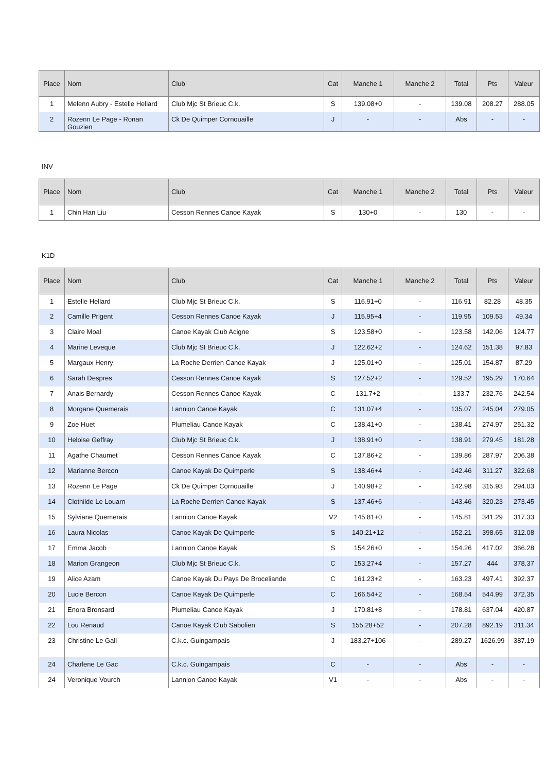| Place | Nom | Club | Cat | Manche 1 | Manche 2 | Total | Pts | Valeur |
| --- | --- | --- | --- | --- | --- | --- | --- | --- |
| 1 | Melenn Aubry - Estelle Hellard | Club Mjc St Brieuc C.k. | S | 139.08+0 | - | 139.08 | 208.27 | 288.05 |
| 2 | Rozenn Le Page - Ronan Gouzien | Ck De Quimper Cornouaille | J | - | - | Abs | - | - |
INV
| Place | Nom | Club | Cat | Manche 1 | Manche 2 | Total | Pts | Valeur |
| --- | --- | --- | --- | --- | --- | --- | --- | --- |
| 1 | Chin Han Liu | Cesson Rennes Canoe Kayak | S | 130+0 | - | 130 | - | - |
K1D
| Place | Nom | Club | Cat | Manche 1 | Manche 2 | Total | Pts | Valeur |
| --- | --- | --- | --- | --- | --- | --- | --- | --- |
| 1 | Estelle Hellard | Club Mjc St Brieuc C.k. | S | 116.91+0 | - | 116.91 | 82.28 | 48.35 |
| 2 | Camille Prigent | Cesson Rennes Canoe Kayak | J | 115.95+4 | - | 119.95 | 109.53 | 49.34 |
| 3 | Claire Moal | Canoe Kayak Club Acigne | S | 123.58+0 | - | 123.58 | 142.06 | 124.77 |
| 4 | Marine Leveque | Club Mjc St Brieuc C.k. | J | 122.62+2 | - | 124.62 | 151.38 | 97.83 |
| 5 | Margaux Henry | La Roche Derrien Canoe Kayak | J | 125.01+0 | - | 125.01 | 154.87 | 87.29 |
| 6 | Sarah Despres | Cesson Rennes Canoe Kayak | S | 127.52+2 | - | 129.52 | 195.29 | 170.64 |
| 7 | Anais Bernardy | Cesson Rennes Canoe Kayak | C | 131.7+2 | - | 133.7 | 232.76 | 242.54 |
| 8 | Morgane Quemerais | Lannion Canoe Kayak | C | 131.07+4 | - | 135.07 | 245.04 | 279.05 |
| 9 | Zoe Huet | Plumeliau Canoe Kayak | C | 138.41+0 | - | 138.41 | 274.97 | 251.32 |
| 10 | Heloise Geffray | Club Mjc St Brieuc C.k. | J | 138.91+0 | - | 138.91 | 279.45 | 181.28 |
| 11 | Agathe Chaumet | Cesson Rennes Canoe Kayak | C | 137.86+2 | - | 139.86 | 287.97 | 206.38 |
| 12 | Marianne Bercon | Canoe Kayak De Quimperle | S | 138.46+4 | - | 142.46 | 311.27 | 322.68 |
| 13 | Rozenn Le Page | Ck De Quimper Cornouaille | J | 140.98+2 | - | 142.98 | 315.93 | 294.03 |
| 14 | Clothilde Le Louarn | La Roche Derrien Canoe Kayak | S | 137.46+6 | - | 143.46 | 320.23 | 273.45 |
| 15 | Sylviane Quemerais | Lannion Canoe Kayak | V2 | 145.81+0 | - | 145.81 | 341.29 | 317.33 |
| 16 | Laura Nicolas | Canoe Kayak De Quimperle | S | 140.21+12 | - | 152.21 | 398.65 | 312.08 |
| 17 | Emma Jacob | Lannion Canoe Kayak | S | 154.26+0 | - | 154.26 | 417.02 | 366.28 |
| 18 | Marion Grangeon | Club Mjc St Brieuc C.k. | C | 153.27+4 | - | 157.27 | 444 | 378.37 |
| 19 | Alice Azam | Canoe Kayak Du Pays De Broceliande | C | 161.23+2 | - | 163.23 | 497.41 | 392.37 |
| 20 | Lucie Bercon | Canoe Kayak De Quimperle | C | 166.54+2 | - | 168.54 | 544.99 | 372.35 |
| 21 | Enora Bronsard | Plumeliau Canoe Kayak | J | 170.81+8 | - | 178.81 | 637.04 | 420.87 |
| 22 | Lou Renaud | Canoe Kayak Club Sabolien | S | 155.28+52 | - | 207.28 | 892.19 | 311.34 |
| 23 | Christine Le Gall | C.k.c. Guingampais | J | 183.27+106 | - | 289.27 | 1626.99 | 387.19 |
| 24 | Charlene Le Gac | C.k.c. Guingampais | C | - | - | Abs | - | - |
| 24 | Veronique Vourch | Lannion Canoe Kayak | V1 | - | - | Abs | - | - |